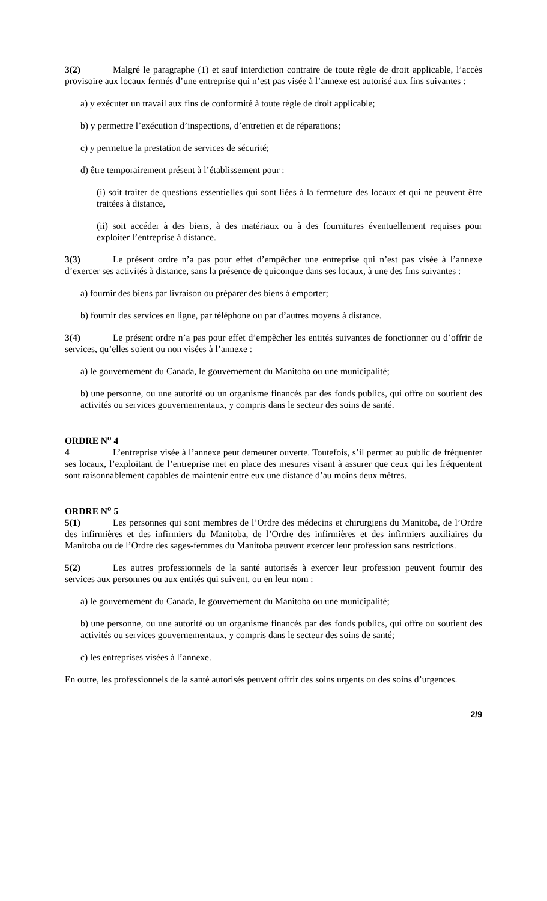3(2) Malgré le paragraphe (1) et sauf interdiction contraire de toute règle de droit applicable, l’accès provisoire aux locaux fermés d’une entreprise qui n’est pas visée à l’annexe est autorisé aux fins suivantes :
a) y exécuter un travail aux fins de conformité à toute règle de droit applicable;
b) y permettre l’exécution d’inspections, d’entretien et de réparations;
c) y permettre la prestation de services de sécurité;
d) être temporairement présent à l’établissement pour :
(i) soit traiter de questions essentielles qui sont liées à la fermeture des locaux et qui ne peuvent être traitées à distance,
(ii) soit accéder à des biens, à des matériaux ou à des fournitures éventuellement requises pour exploiter l’entreprise à distance.
3(3) Le présent ordre n’a pas pour effet d’empêcher une entreprise qui n’est pas visée à l’annexe d’exercer ses activités à distance, sans la présence de quiconque dans ses locaux, à une des fins suivantes :
a) fournir des biens par livraison ou préparer des biens à emporter;
b) fournir des services en ligne, par téléphone ou par d’autres moyens à distance.
3(4) Le présent ordre n’a pas pour effet d’empêcher les entités suivantes de fonctionner ou d’offrir de services, qu’elles soient ou non visées à l’annexe :
a) le gouvernement du Canada, le gouvernement du Manitoba ou une municipalité;
b) une personne, ou une autorité ou un organisme financés par des fonds publics, qui offre ou soutient des activités ou services gouvernementaux, y compris dans le secteur des soins de santé.
ORDRE N<sup>o</sup> 4
4 L’entreprise visée à l’annexe peut demeurer ouverte. Toutefois, s’il permet au public de fréquenter ses locaux, l’exploitant de l’entreprise met en place des mesures visant à assurer que ceux qui les fréquentent sont raisonnablement capables de maintenir entre eux une distance d’au moins deux mètres.
ORDRE N<sup>o</sup> 5
5(1) Les personnes qui sont membres de l’Ordre des médecins et chirurgiens du Manitoba, de l’Ordre des infirmières et des infirmiers du Manitoba, de l’Ordre des infirmières et des infirmiers auxiliaires du Manitoba ou de l’Ordre des sages-femmes du Manitoba peuvent exercer leur profession sans restrictions.
5(2) Les autres professionnels de la santé autorisés à exercer leur profession peuvent fournir des services aux personnes ou aux entités qui suivent, ou en leur nom :
a) le gouvernement du Canada, le gouvernement du Manitoba ou une municipalité;
b) une personne, ou une autorité ou un organisme financés par des fonds publics, qui offre ou soutient des activités ou services gouvernementaux, y compris dans le secteur des soins de santé;
c) les entreprises visées à l’annexe.
En outre, les professionnels de la santé autorisés peuvent offrir des soins urgents ou des soins d’urgences.
2/9